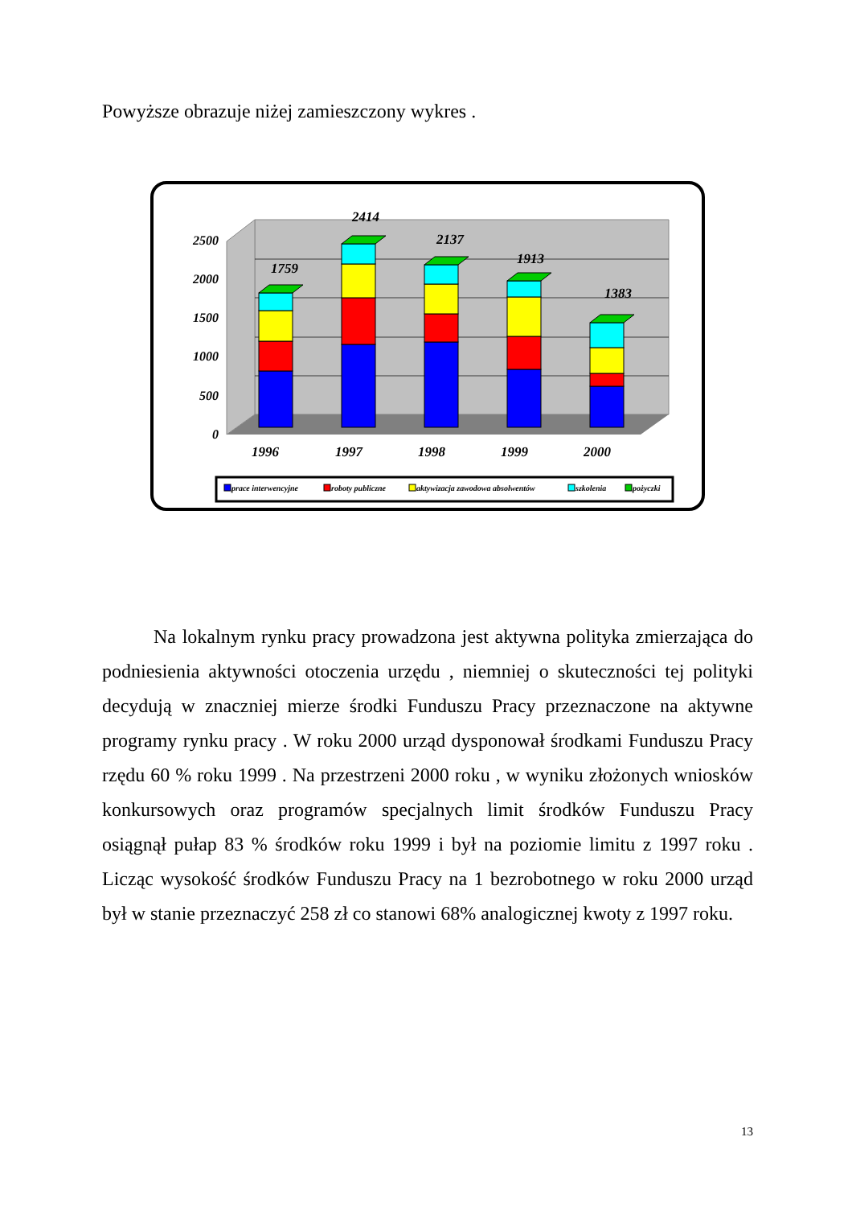Powyższe obrazuje niżej zamieszczony wykres .
0
500
1000
1500
2000
2500
1759
2414
2137
1913
1383
1996
1997
1998
1999
2000
prace interwencyjne
roboty publiczne
aktywizacja zawodowa absolwentów
szkolenia
pożyczki
Na lokalnym rynku pracy prowadzona jest aktywna polityka zmierzająca do podniesienia aktywności otoczenia urzędu , niemniej o skuteczności tej polityki decydują w znaczniej mierze środki Funduszu Pracy przeznaczone na aktywne programy rynku pracy . W roku 2000 urząd dysponował środkami Funduszu Pracy rzędu 60 % roku 1999 . Na przestrzeni 2000 roku , w wyniku złożonych wniosków konkursowych oraz programów specjalnych limit środków Funduszu Pracy osiągnął pułap 83 % środków roku 1999 i był na poziomie limitu z 1997 roku . Licząc wysokość środków Funduszu Pracy na 1 bezrobotnego w roku 2000 urząd był w stanie przeznaczyć 258 zł co stanowi 68% analogicznej kwoty z 1997 roku.
13